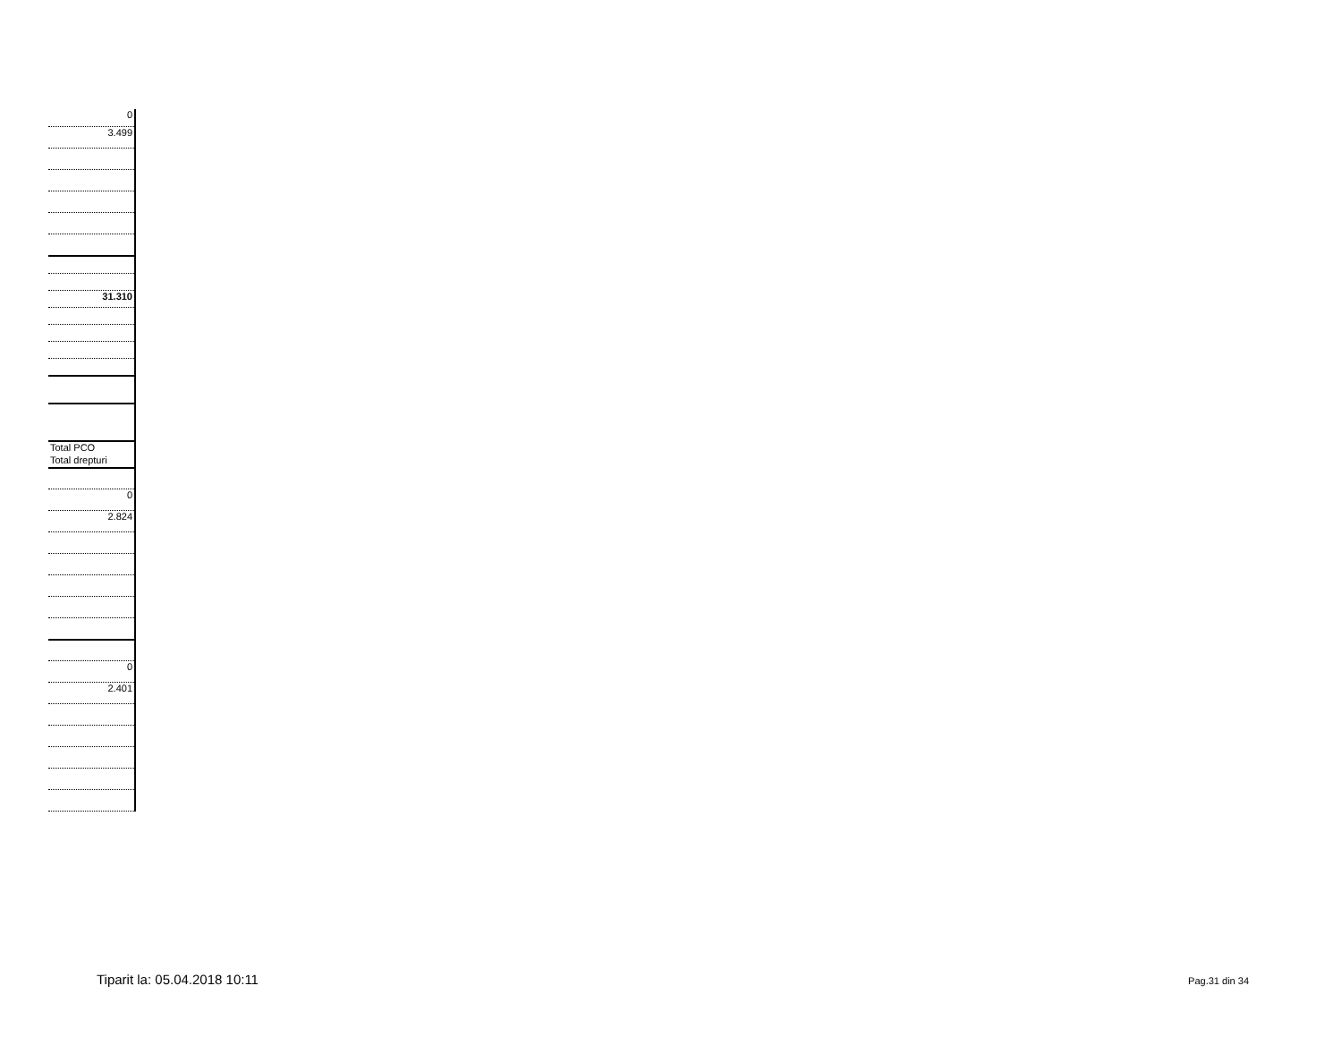| 0 |
| 3.499 |
| 31.310 |
| Total PCO |
| Total drepturi |
| 0 |
| 2.824 |
| 0 |
| 2.401 |
Tiparit la: 05.04.2018 10:11 Pag.31 din 34